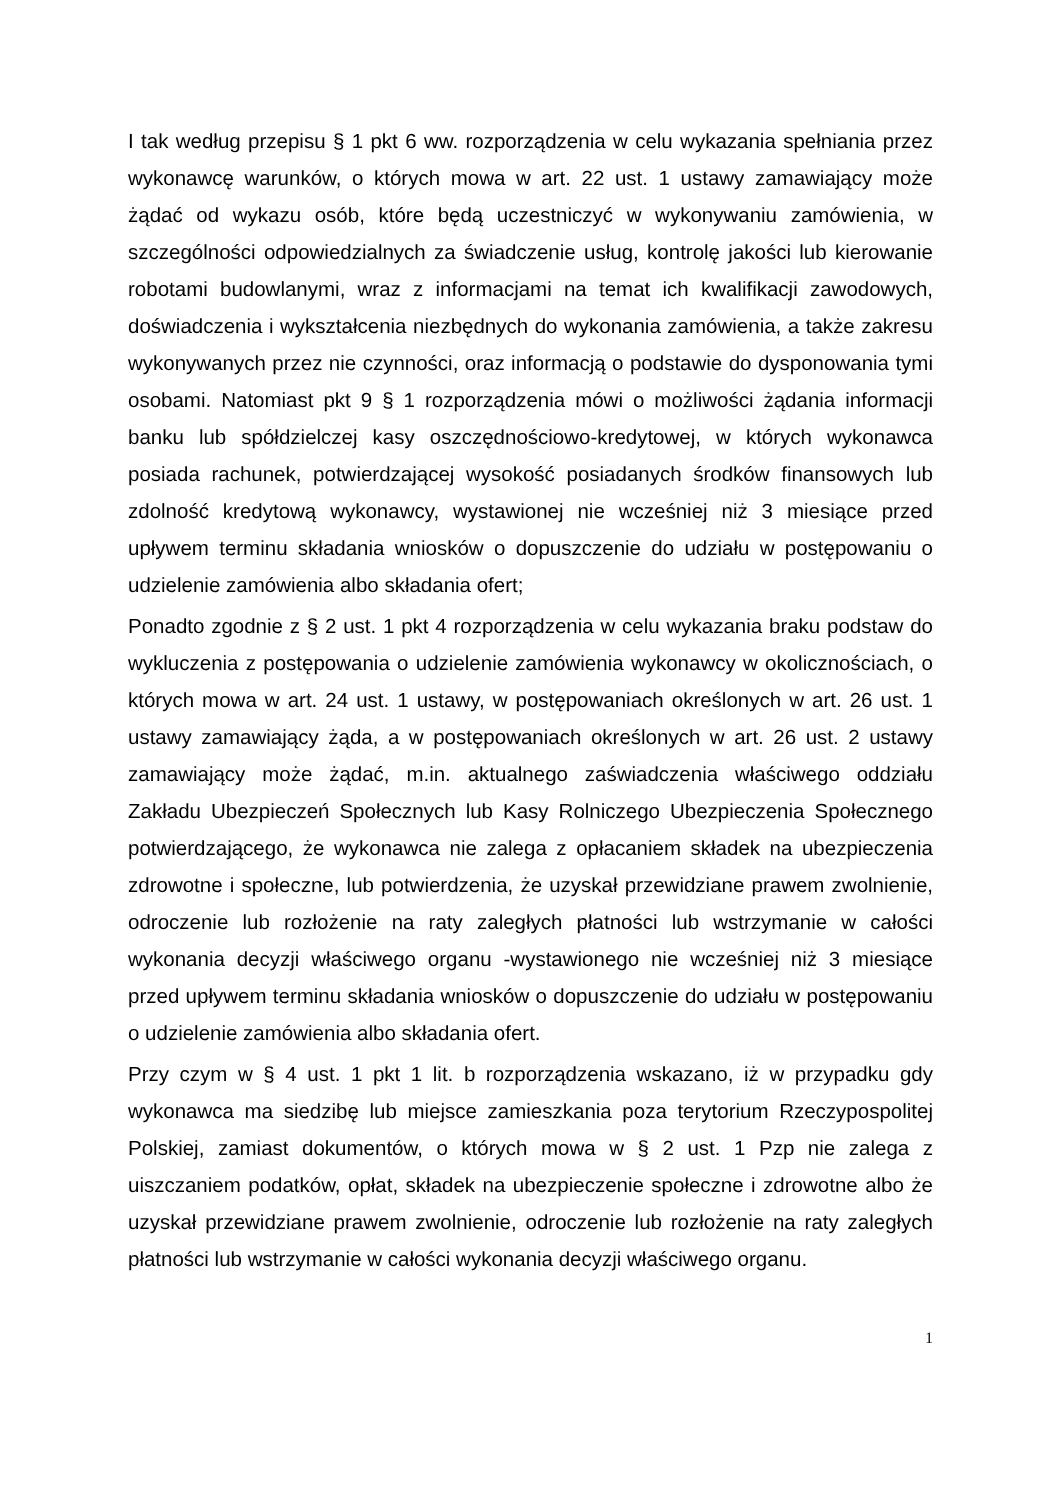I tak według przepisu § 1 pkt 6 ww. rozporządzenia w celu wykazania spełniania przez wykonawcę warunków, o których mowa w art. 22 ust. 1 ustawy zamawiający może żądać od wykazu osób, które będą uczestniczyć w wykonywaniu zamówienia, w szczególności odpowiedzialnych za świadczenie usług, kontrolę jakości lub kierowanie robotami budowlanymi, wraz z informacjami na temat ich kwalifikacji zawodowych, doświadczenia i wykształcenia niezbędnych do wykonania zamówienia, a także zakresu wykonywanych przez nie czynności, oraz informacją o podstawie do dysponowania tymi osobami. Natomiast pkt 9 § 1 rozporządzenia mówi o możliwości żądania informacji banku lub spółdzielczej kasy oszczędnościowo-kredytowej, w których wykonawca posiada rachunek, potwierdzającej wysokość posiadanych środków finansowych lub zdolność kredytową wykonawcy, wystawionej nie wcześniej niż 3 miesiące przed upływem terminu składania wniosków o dopuszczenie do udziału w postępowaniu o udzielenie zamówienia albo składania ofert;
Ponadto zgodnie z § 2 ust. 1 pkt 4 rozporządzenia w celu wykazania braku podstaw do wykluczenia z postępowania o udzielenie zamówienia wykonawcy w okolicznościach, o których mowa w art. 24 ust. 1 ustawy, w postępowaniach określonych w art. 26 ust. 1 ustawy zamawiający żąda, a w postępowaniach określonych w art. 26 ust. 2 ustawy zamawiający może żądać, m.in. aktualnego zaświadczenia właściwego oddziału Zakładu Ubezpieczeń Społecznych lub Kasy Rolniczego Ubezpieczenia Społecznego potwierdzającego, że wykonawca nie zalega z opłacaniem składek na ubezpieczenia zdrowotne i społeczne, lub potwierdzenia, że uzyskał przewidziane prawem zwolnienie, odroczenie lub rozłożenie na raty zaległych płatności lub wstrzymanie w całości wykonania decyzji właściwego organu -wystawionego nie wcześniej niż 3 miesiące przed upływem terminu składania wniosków o dopuszczenie do udziału w postępowaniu o udzielenie zamówienia albo składania ofert.
Przy czym w § 4 ust. 1 pkt 1 lit. b rozporządzenia wskazano, iż w przypadku gdy wykonawca ma siedzibę lub miejsce zamieszkania poza terytorium Rzeczypospolitej Polskiej, zamiast dokumentów, o których mowa w § 2 ust. 1 Pzp nie zalega z uiszczaniem podatków, opłat, składek na ubezpieczenie społeczne i zdrowotne albo że uzyskał przewidziane prawem zwolnienie, odroczenie lub rozłożenie na raty zaległych płatności lub wstrzymanie w całości wykonania decyzji właściwego organu.
1